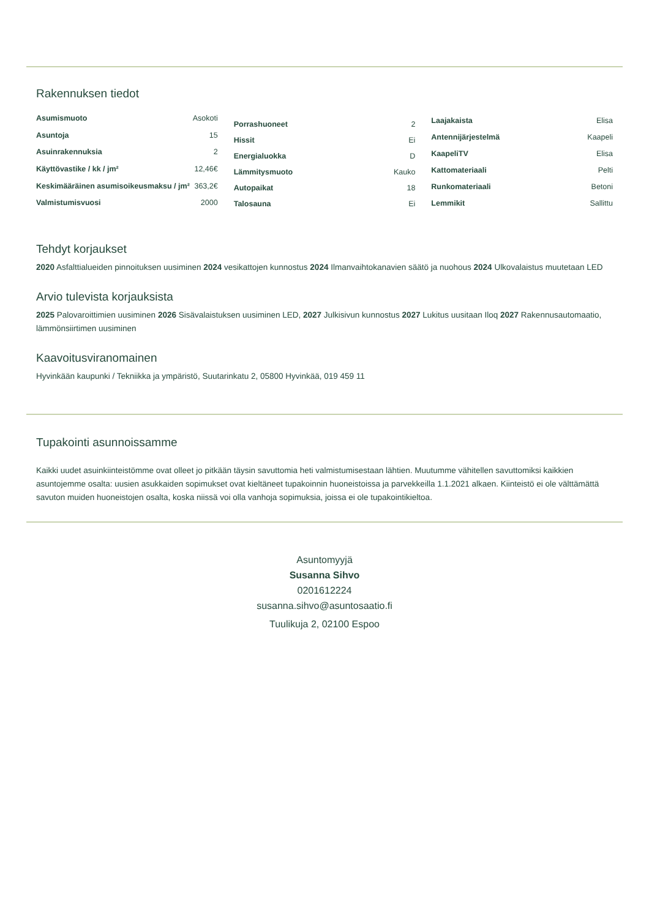Rakennuksen tiedot
| Asumismuoto | Asokoti |
| Asuntoja | 15 |
| Asuinrakennuksia | 2 |
| Käyttövastike / kk / jm² | 12,46€ |
| Keskimääräinen asumisoikeusmaksu / jm² | 363,2€ |
| Valmistumisvuosi | 2000 |
| Porrashuoneet | 2 |
| Hissit | Ei |
| Energialuokka | D |
| Lämmitysmuoto | Kauko |
| Autopaikat | 18 |
| Talosauna | Ei |
| Laajakaista | Elisa |
| Antennijärjestelmä | Kaapeli |
| KaapeliTV | Elisa |
| Kattomateriaali | Pelti |
| Runkomateriaali | Betoni |
| Lemmikit | Sallittu |
Tehdyt korjaukset
2020 Asfalttialueiden pinnoituksen uusiminen 2024 vesikattojen kunnostus 2024 Ilmanvaihtokanavien säätö ja nuohous 2024 Ulkovalaistus muutetaan LED
Arvio tulevista korjauksista
2025 Palovaroittimien uusiminen 2026 Sisävalaistuksen uusiminen LED, 2027 Julkisivun kunnostus 2027 Lukitus uusitaan Iloq 2027 Rakennusautomaatio, lämmönsiirtimen uusiminen
Kaavoitusviranomainen
Hyvinkään kaupunki / Tekniikka ja ympäristö, Suutarinkatu 2, 05800 Hyvinkää, 019 459 11
Tupakointi asunnoissamme
Kaikki uudet asuinkiinteistömme ovat olleet jo pitkään täysin savuttomia heti valmistumisestaan lähtien. Muutumme vähitellen savuttomiksi kaikkien asuntojemme osalta: uusien asukkaiden sopimukset ovat kieltäneet tupakoinnin huoneistoissa ja parvekkeilla 1.1.2021 alkaen. Kiinteistö ei ole välttämättä savuton muiden huoneistojen osalta, koska niissä voi olla vanhoja sopimuksia, joissa ei ole tupakointikieltoa.
Asuntomyyjä
Susanna Sihvo
0201612224
susanna.sihvo@asuntosaatio.fi
Tuulikuja 2, 02100 Espoo